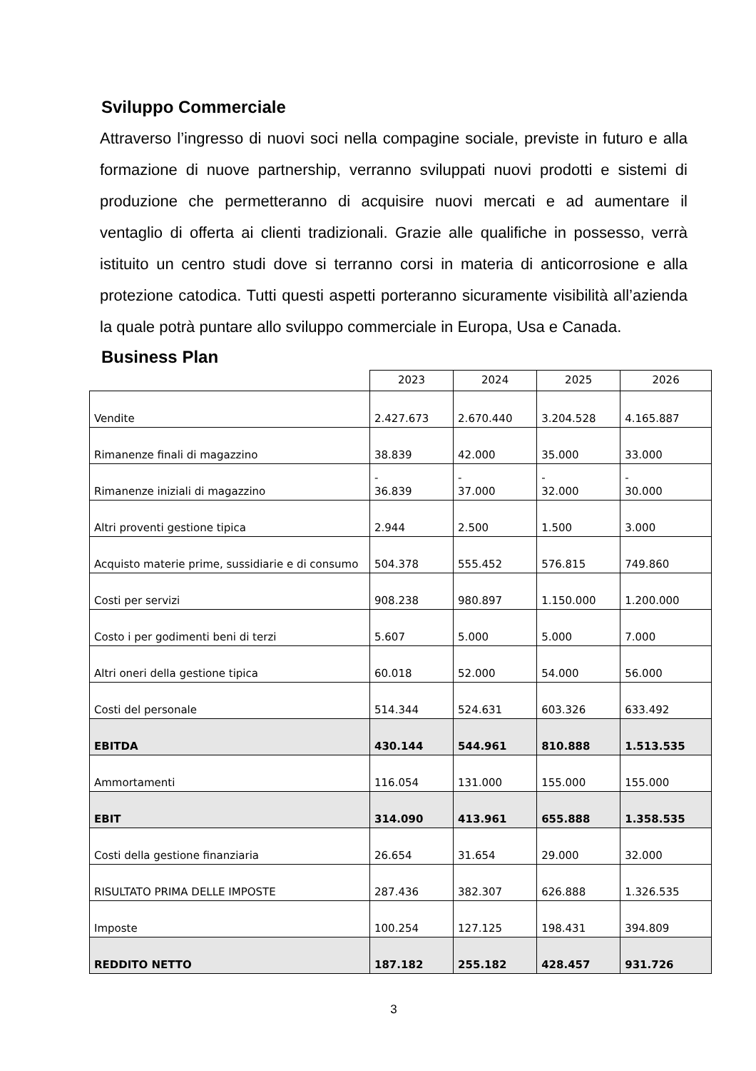Sviluppo Commerciale
Attraverso l’ingresso di nuovi soci nella compagine sociale, previste in futuro e alla formazione di nuove partnership, verranno sviluppati nuovi prodotti e sistemi di produzione che permetteranno di acquisire nuovi mercati e ad aumentare il ventaglio di offerta ai clienti tradizionali. Grazie alle qualifiche in possesso, verrà istituito un centro studi dove si terranno corsi in materia di anticorrosione e alla protezione catodica. Tutti questi aspetti porteranno sicuramente visibilità all’azienda la quale potrà puntare allo sviluppo commerciale in Europa, Usa e Canada.
Business Plan
| | 2023 | 2024 | 2025 | 2026 |
| Vendite | 2.427.673 | 2.670.440 | 3.204.528 | 4.165.887 |
| Rimanenze finali di magazzino | 38.839 | 42.000 | 35.000 | 33.000 |
| Rimanenze iniziali di magazzino | - 36.839 | - 37.000 | - 32.000 | - 30.000 |
| Altri proventi gestione tipica | 2.944 | 2.500 | 1.500 | 3.000 |
| Acquisto materie prime, sussidiarie e di consumo | 504.378 | 555.452 | 576.815 | 749.860 |
| Costi per servizi | 908.238 | 980.897 | 1.150.000 | 1.200.000 |
| Costo i per godimenti beni di terzi | 5.607 | 5.000 | 5.000 | 7.000 |
| Altri oneri della gestione tipica | 60.018 | 52.000 | 54.000 | 56.000 |
| Costi del personale | 514.344 | 524.631 | 603.326 | 633.492 |
| EBITDA | 430.144 | 544.961 | 810.888 | 1.513.535 |
| Ammortamenti | 116.054 | 131.000 | 155.000 | 155.000 |
| EBIT | 314.090 | 413.961 | 655.888 | 1.358.535 |
| Costi della gestione finanziaria | 26.654 | 31.654 | 29.000 | 32.000 |
| RISULTATO PRIMA DELLE IMPOSTE | 287.436 | 382.307 | 626.888 | 1.326.535 |
| Imposte | 100.254 | 127.125 | 198.431 | 394.809 |
| REDDITO NETTO | 187.182 | 255.182 | 428.457 | 931.726 |
3